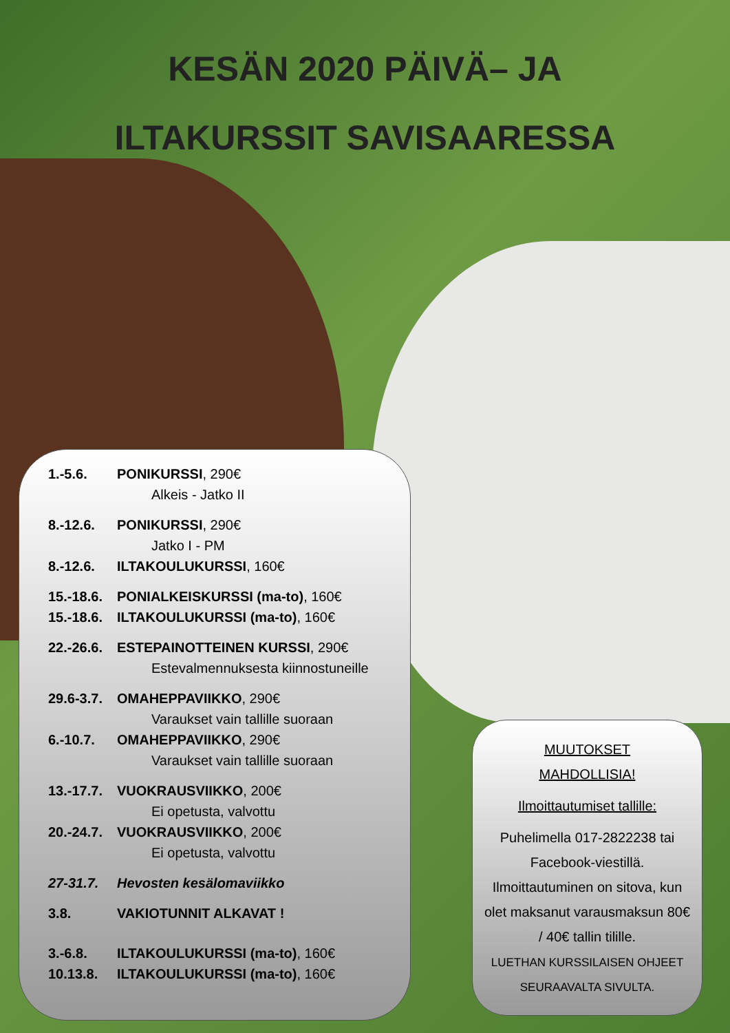KESÄN 2020 PÄIVÄ– JA
ILTAKURSSIT SAVISAARESSA
1.-5.6. PONIKURSSI, 290€
Alkeis - Jatko II
8.-12.6. PONIKURSSI, 290€
Jatko I - PM
8.-12.6. ILTAKOULUKURSSI, 160€
15.-18.6. PONIALKEISKURSSI (ma-to), 160€
15.-18.6. ILTAKOULUKURSSI (ma-to), 160€
22.-26.6. ESTEPAINOTTEINEN KURSSI, 290€
Estevalmennuksesta kiinnostuneille
29.6-3.7. OMAHEPPAVIIKKO, 290€
Varaukset vain tallille suoraan
6.-10.7. OMAHEPPAVIIKKO, 290€
Varaukset vain tallille suoraan
13.-17.7. VUOKRAUSVIIKKO, 200€
Ei opetusta, valvottu
20.-24.7. VUOKRAUSVIIKKO, 200€
Ei opetusta, valvottu
27-31.7. Hevosten kesälomaviikko
3.8. VAKIOTUNNIT ALKAVAT !
3.-6.8. ILTAKOULUKURSSI (ma-to), 160€
10.13.8. ILTAKOULUKURSSI (ma-to), 160€
MUUTOKSET
MAHDOLLISIA!
Ilmoittautumiset tallille:
Puhelimella 017-2822238 tai Facebook-viestillä. Ilmoittautuminen on sitova, kun olet maksanut varausmaksun 80€ / 40€ tallin tilille.
LUETHAN KURSSILAISEN OHJEET SEURAAVALTA SIVULTA.